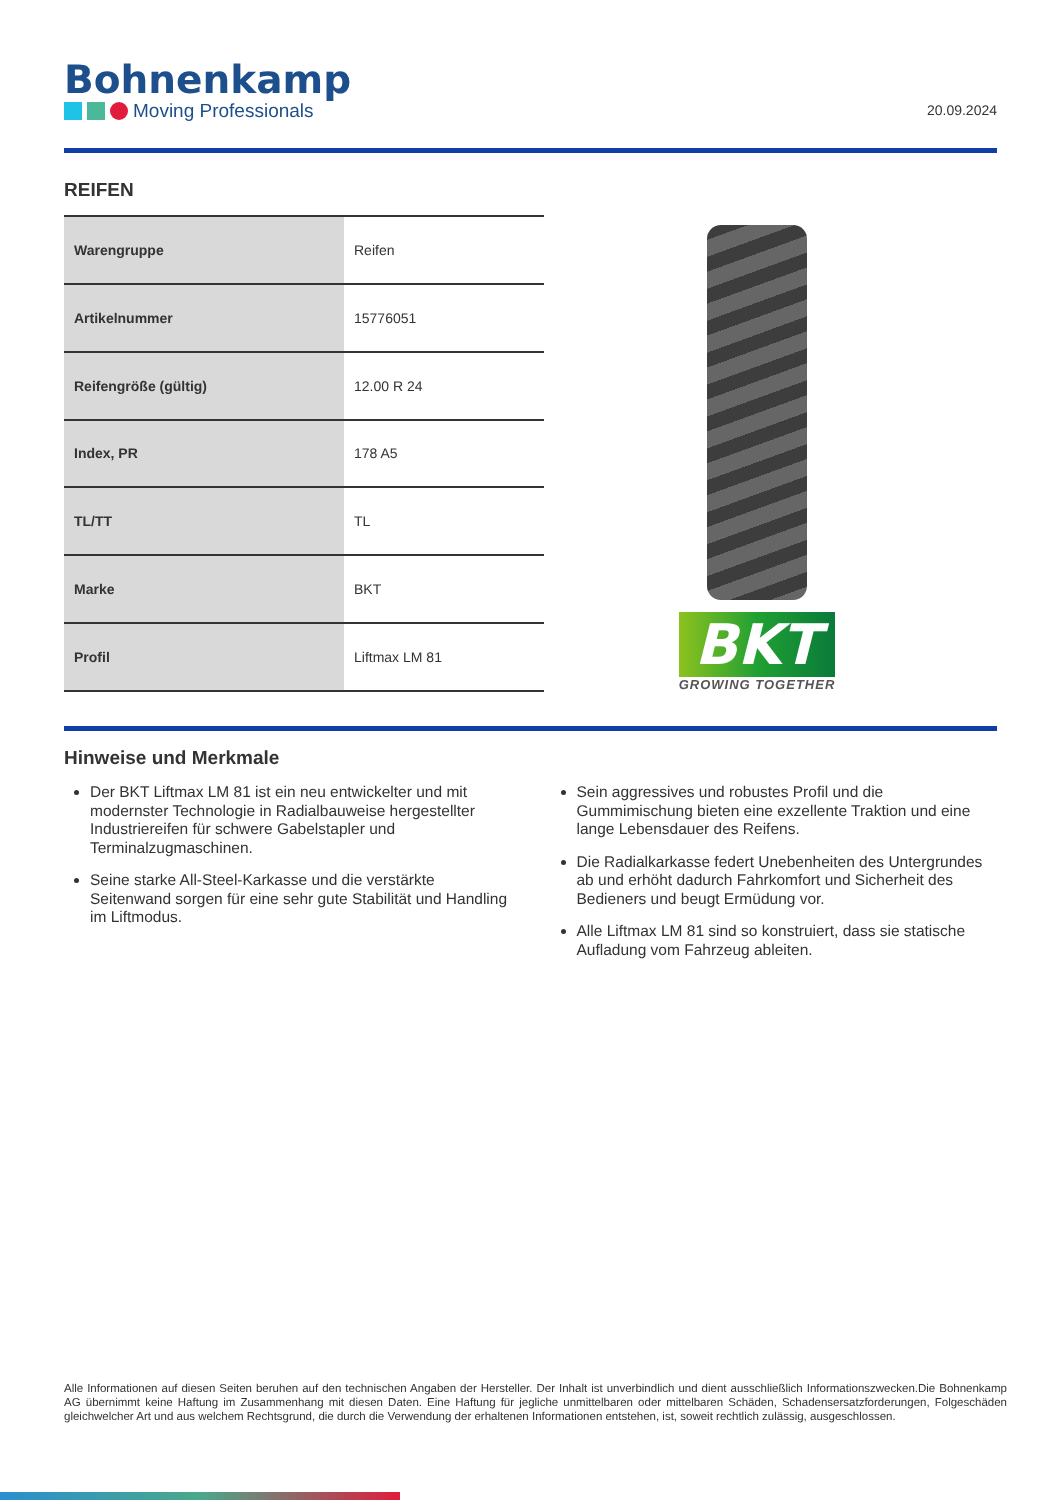Bohnenkamp
Moving Professionals
20.09.2024
REIFEN
| Warengruppe | Reifen |
| Artikelnummer | 15776051 |
| Reifengröße (gültig) | 12.00 R 24 |
| Index, PR | 178 A5 |
| TL/TT | TL |
| Marke | BKT |
| Profil | Liftmax LM 81 |
BKT
GROWING TOGETHER
Hinweise und Merkmale
Der BKT Liftmax LM 81 ist ein neu entwickelter und mit modernster Technologie in Radialbauweise hergestellter Industriereifen für schwere Gabelstapler und Terminalzugmaschinen.
Seine starke All-Steel-Karkasse und die verstärkte Seitenwand sorgen für eine sehr gute Stabilität und Handling im Liftmodus.
Sein aggressives und robustes Profil und die Gummimischung bieten eine exzellente Traktion und eine lange Lebensdauer des Reifens.
Die Radialkarkasse federt Unebenheiten des Untergrundes ab und erhöht dadurch Fahrkomfort und Sicherheit des Bedieners und beugt Ermüdung vor.
Alle Liftmax LM 81 sind so konstruiert, dass sie statische Aufladung vom Fahrzeug ableiten.
Alle Informationen auf diesen Seiten beruhen auf den technischen Angaben der Hersteller. Der Inhalt ist unverbindlich und dient ausschließlich Informationszwecken.Die Bohnenkamp AG übernimmt keine Haftung im Zusammenhang mit diesen Daten. Eine Haftung für jegliche unmittelbaren oder mittelbaren Schäden, Schadensersatzforderungen, Folgeschäden gleichwelcher Art und aus welchem Rechtsgrund, die durch die Verwendung der erhaltenen Informationen entstehen, ist, soweit rechtlich zulässig, ausgeschlossen.